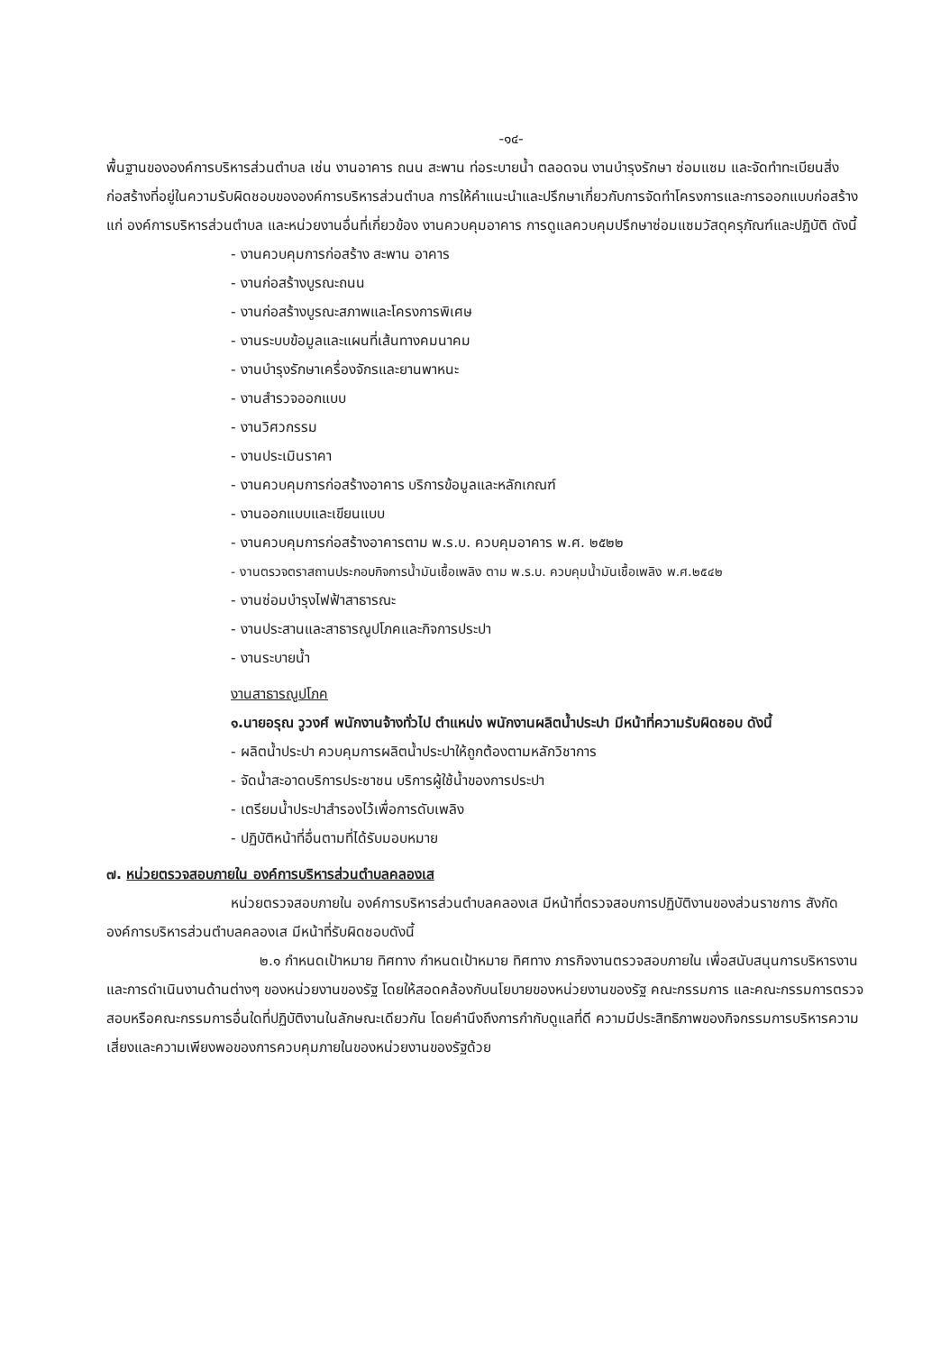-๑๔-
พื้นฐานขององค์การบริหารส่วนตำบล เช่น งานอาคาร ถนน สะพาน ท่อระบายน้ำ ตลอดจน งานบำรุงรักษา ซ่อมแซม และจัดทำทะเบียนสิ่งก่อสร้างที่อยู่ในความรับผิดชอบขององค์การบริหารส่วนตำบล การให้คำแนะนำและปรึกษาเกี่ยวกับการจัดทำโครงการและการออกแบบก่อสร้างแก่ องค์การบริหารส่วนตำบล และหน่วยงานอื่นที่เกี่ยวข้อง งานควบคุมอาคาร การดูแลควบคุมปรึกษาซ่อมแซมวัสดุครุภัณฑ์และปฏิบัติ ดังนี้
- งานควบคุมการก่อสร้าง สะพาน อาคาร
- งานก่อสร้างบูรณะถนน
- งานก่อสร้างบูรณะสภาพและโครงการพิเศษ
- งานระบบข้อมูลและแผนที่เส้นทางคมนาคม
- งานบำรุงรักษาเครื่องจักรและยานพาหนะ
- งานสำรวจออกแบบ
- งานวิศวกรรม
- งานประเมินราคา
- งานควบคุมการก่อสร้างอาคาร บริการข้อมูลและหลักเกณฑ์
- งานออกแบบและเขียนแบบ
- งานควบคุมการก่อสร้างอาคารตาม พ.ร.บ. ควบคุมอาคาร พ.ศ. ๒๕๒๒
- งานตรวจตราสถานประกอบกิจการน้ำมันเชื้อเพลิง ตาม พ.ร.บ. ควบคุมน้ำมันเชื้อเพลิง พ.ศ.๒๕๔๒
- งานซ่อมบำรุงไฟฟ้าสาธารณะ
- งานประสานและสาธารณูปโภคและกิจการประปา
- งานระบายน้ำ
งานสาธารณูปโภค
๑.นายอรุณ วูวงศ์ พนักงานจ้างทั่วไป ตำแหน่ง พนักงานผลิตน้ำประปา มีหน้าที่ความรับผิดชอบ ดังนี้
- ผลิตน้ำประปา ควบคุมการผลิตน้ำประปาให้ถูกต้องตามหลักวิชาการ
- จัดน้ำสะอาดบริการประชาชน บริการผู้ใช้น้ำของการประปา
- เตรียมน้ำประปาสำรองไว้เพื่อการดับเพลิง
- ปฏิบัติหน้าที่อื่นตามที่ได้รับมอบหมาย
๗. หน่วยตรวจสอบภายใน องค์การบริหารส่วนตำบลคลองเส
หน่วยตรวจสอบภายใน องค์การบริหารส่วนตำบลคลองเส มีหน้าที่ตรวจสอบการปฏิบัติงานของส่วนราชการ สังกัด องค์การบริหารส่วนตำบลคลองเส มีหน้าที่รับผิดชอบดังนี้
๒.๑ กำหนดเป้าหมาย ทิศทาง กำหนดเป้าหมาย ทิศทาง ภารกิจงานตรวจสอบภายใน เพื่อสนับสนุนการบริหารงาน และการดำเนินงานด้านต่างๆ ของหน่วยงานของรัฐ โดยให้สอดคล้องกับนโยบายของหน่วยงานของรัฐ คณะกรรมการ และคณะกรรมการตรวจสอบหรือคณะกรรมการอื่นใดที่ปฏิบัติงานในลักษณะเดียวกัน โดยคำนึงถึงการกำกับดูแลที่ดี ความมีประสิทธิภาพของกิจกรรมการบริหารความเสี่ยงและความเพียงพอของการควบคุมภายในของหน่วยงานของรัฐด้วย